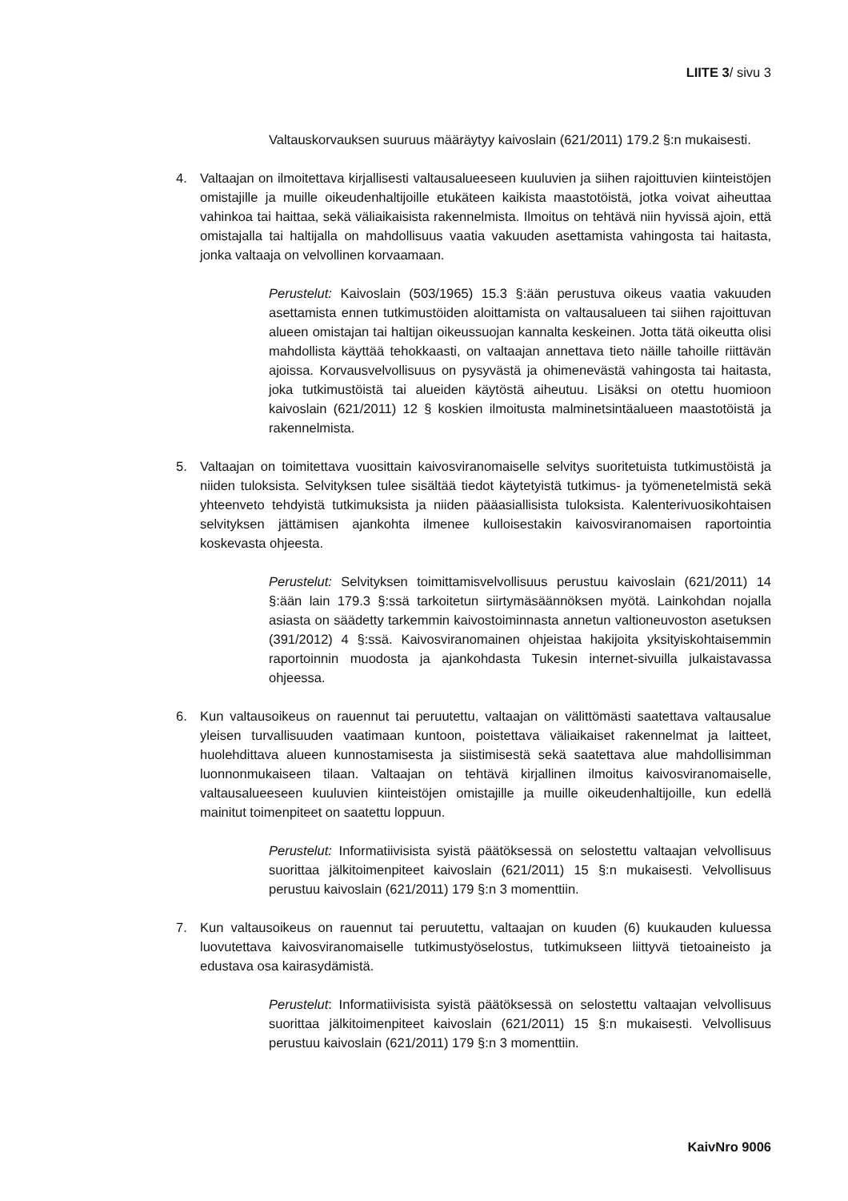LIITE 3/ sivu 3
Valtauskorvauksen suuruus määräytyy kaivoslain (621/2011) 179.2 §:n mukaisesti.
4. Valtaajan on ilmoitettava kirjallisesti valtausalueeseen kuuluvien ja siihen rajoittuvien kiinteistöjen omistajille ja muille oikeudenhaltijoille etukäteen kaikista maastotöistä, jotka voivat aiheuttaa vahinkoa tai haittaa, sekä väliaikaisista rakennelmista. Ilmoitus on tehtävä niin hyvissä ajoin, että omistajalla tai haltijalla on mahdollisuus vaatia vakuuden asettamista vahingosta tai haitasta, jonka valtaaja on velvollinen korvaamaan.
Perustelut: Kaivoslain (503/1965) 15.3 §:ään perustuva oikeus vaatia vakuuden asettamista ennen tutkimustöiden aloittamista on valtausalueen tai siihen rajoittuvan alueen omistajan tai haltijan oikeussuojan kannalta keskeinen. Jotta tätä oikeutta olisi mahdollista käyttää tehokkaasti, on valtaajan annettava tieto näille tahoille riittävän ajoissa. Korvausvelvollisuus on pysyvästä ja ohimenevästä vahingosta tai haitasta, joka tutkimustöistä tai alueiden käytöstä aiheutuu. Lisäksi on otettu huomioon kaivoslain (621/2011) 12 § koskien ilmoitusta malminetsintäalueen maastotöistä ja rakennelmista.
5. Valtaajan on toimitettava vuosittain kaivosviranomaiselle selvitys suoritetuista tutkimustöistä ja niiden tuloksista. Selvityksen tulee sisältää tiedot käytetyistä tutkimus- ja työmenetelmistä sekä yhteenveto tehdyistä tutkimuksista ja niiden pääasiallisista tuloksista. Kalenterivuosikohtaisen selvityksen jättämisen ajankohta ilmenee kulloisestakin kaivosviranomaisen raportointia koskevasta ohjeesta.
Perustelut: Selvityksen toimittamisvelvollisuus perustuu kaivoslain (621/2011) 14 §:ään lain 179.3 §:ssä tarkoitetun siirtymäsäännöksen myötä. Lainkohdan nojalla asiasta on säädetty tarkemmin kaivostoiminnasta annetun valtioneuvoston asetuksen (391/2012) 4 §:ssä. Kaivosviranomainen ohjeistaa hakijoita yksityiskohtaisemmin raportoinnin muodosta ja ajankohdasta Tukesin internet-sivuilla julkaistavassa ohjeessa.
6. Kun valtausoikeus on rauennut tai peruutettu, valtaajan on välittömästi saatettava valtausalue yleisen turvallisuuden vaatimaan kuntoon, poistettava väliaikaiset rakennelmat ja laitteet, huolehdittava alueen kunnostamisesta ja siistimisestä sekä saatettava alue mahdollisimman luonnonmukaiseen tilaan. Valtaajan on tehtävä kirjallinen ilmoitus kaivosviranomaiselle, valtausalueeseen kuuluvien kiinteistöjen omistajille ja muille oikeudenhaltijoille, kun edellä mainitut toimenpiteet on saatettu loppuun.
Perustelut: Informatiivisista syistä päätöksessä on selostettu valtaajan velvollisuus suorittaa jälkitoimenpiteet kaivoslain (621/2011) 15 §:n mukaisesti. Velvollisuus perustuu kaivoslain (621/2011) 179 §:n 3 momenttiin.
7. Kun valtausoikeus on rauennut tai peruutettu, valtaajan on kuuden (6) kuukauden kuluessa luovutettava kaivosviranomaiselle tutkimustyöselostus, tutkimukseen liittyvä tietoaineisto ja edustava osa kairasydämistä.
Perustelut: Informatiivisista syistä päätöksessä on selostettu valtaajan velvollisuus suorittaa jälkitoimenpiteet kaivoslain (621/2011) 15 §:n mukaisesti. Velvollisuus perustuu kaivoslain (621/2011) 179 §:n 3 momenttiin.
KaivNro 9006